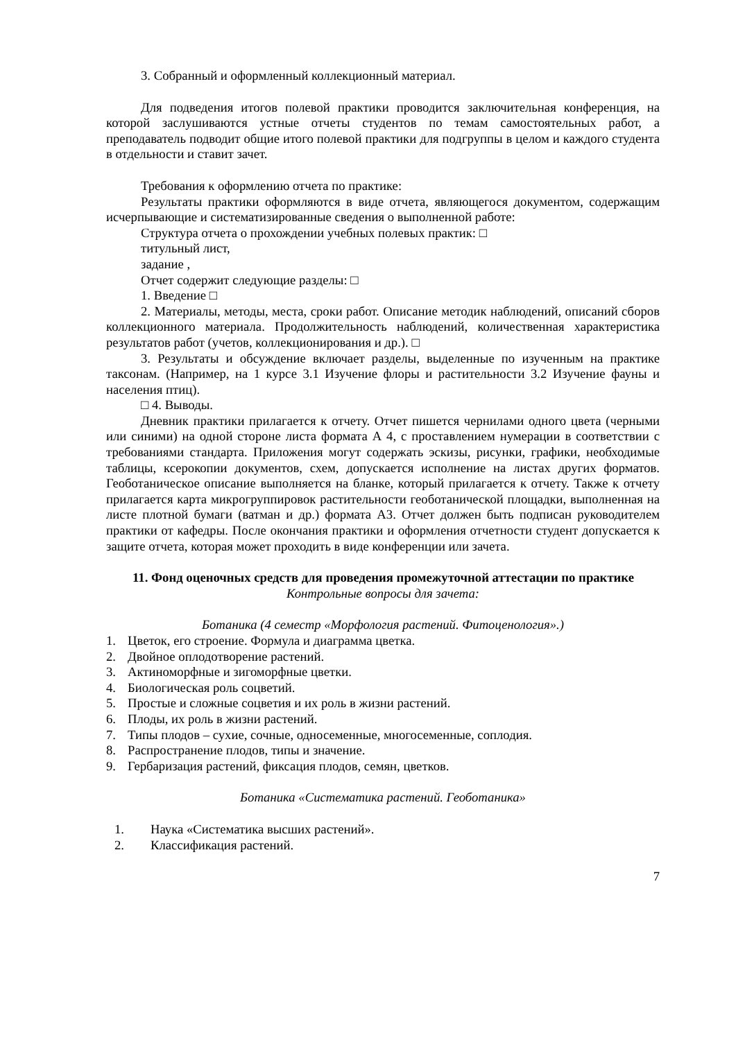3. Собранный и оформленный коллекционный материал.
Для подведения итогов полевой практики проводится заключительная конференция, на которой заслушиваются устные отчеты студентов по темам самостоятельных работ, а преподаватель подводит общие итого полевой практики для подгруппы в целом и каждого студента в отдельности и ставит зачет.
Требования к оформлению отчета по практике:
Результаты практики оформляются в виде отчета, являющегося документом, содержащим исчерпывающие и систематизированные сведения о выполненной работе:
Структура отчета о прохождении учебных полевых практик: □
титульный лист,
задание ,
Отчет содержит следующие разделы: □
1. Введение □
2. Материалы, методы, места, сроки работ. Описание методик наблюдений, описаний сборов коллекционного материала. Продолжительность наблюдений, количественная характеристика результатов работ (учетов, коллекционирования и др.). □
3. Результаты и обсуждение включает разделы, выделенные по изученным на практике таксонам. (Например, на 1 курсе 3.1 Изучение флоры и растительности 3.2 Изучение фауны и населения птиц).
□ 4. Выводы.
Дневник практики прилагается к отчету. Отчет пишется чернилами одного цвета (черными или синими) на одной стороне листа формата А 4, с проставлением нумерации в соответствии с требованиями стандарта. Приложения могут содержать эскизы, рисунки, графики, необходимые таблицы, ксерокопии документов, схем, допускается исполнение на листах других форматов. Геоботаническое описание выполняется на бланке, который прилагается к отчету. Также к отчету прилагается карта микрогруппировок растительности геоботанической площадки, выполненная на листе плотной бумаги (ватман и др.) формата А3. Отчет должен быть подписан руководителем практики от кафедры. После окончания практики и оформления отчетности студент допускается к защите отчета, которая может проходить в виде конференции или зачета.
11. Фонд оценочных средств для проведения промежуточной аттестации по практике
Контрольные вопросы для зачета:
Ботаника (4 семестр «Морфология растений. Фитоценология».)
1. Цветок, его строение. Формула и диаграмма цветка.
2. Двойное оплодотворение растений.
3. Актиноморфные и зигоморфные цветки.
4. Биологическая роль соцветий.
5. Простые и сложные соцветия и их роль в жизни растений.
6. Плоды, их роль в жизни растений.
7. Типы плодов – сухие, сочные, односеменные, многосеменные, соплодия.
8. Распространение плодов, типы и значение.
9. Гербаризация растений, фиксация плодов, семян, цветков.
Ботаника «Систематика растений. Геоботаника»
1. Наука «Систематика высших растений».
2. Классификация растений.
7